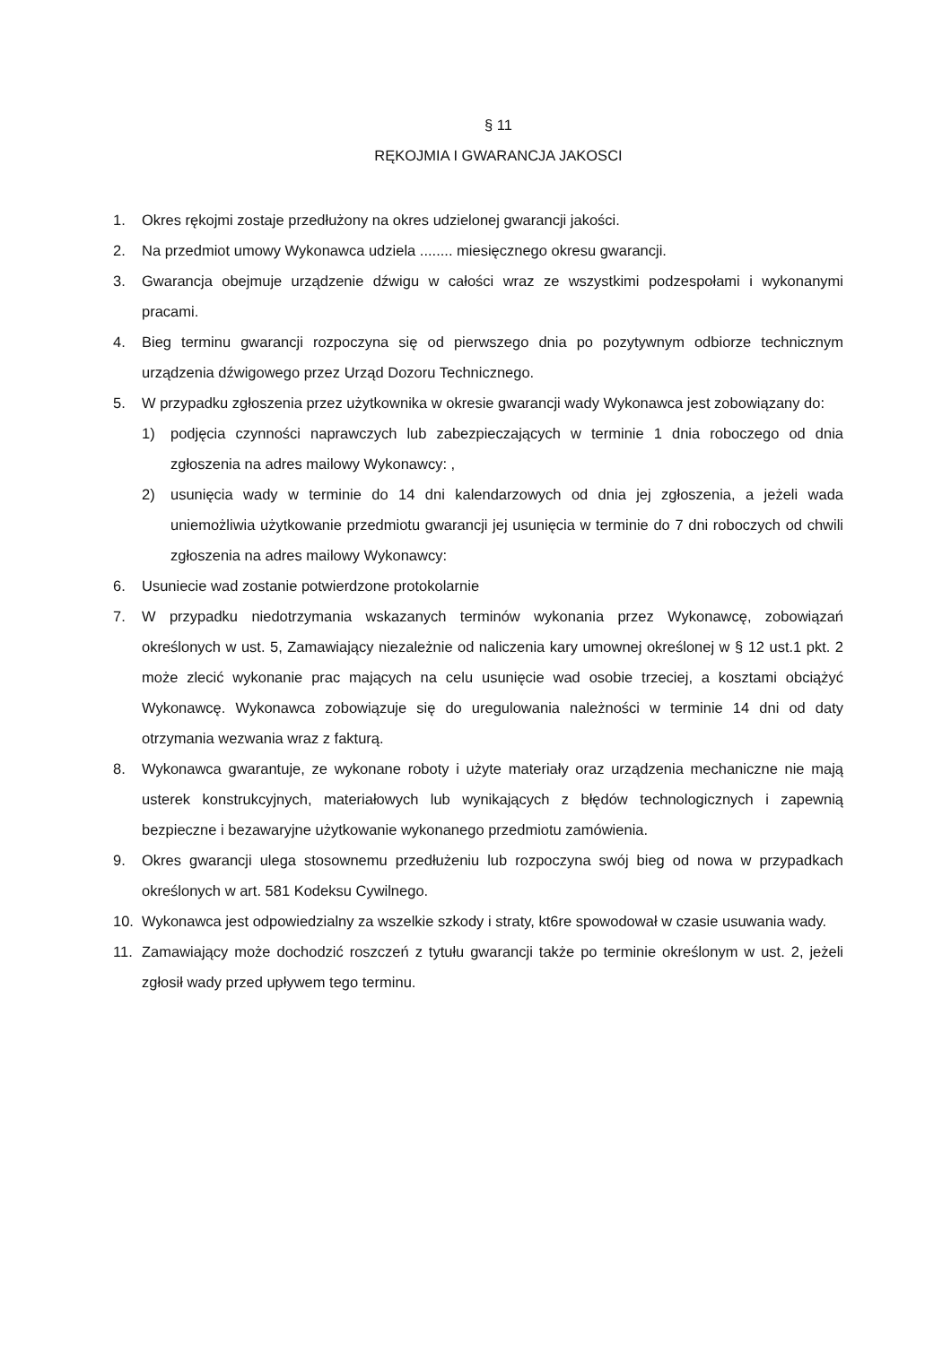§ 11
RĘKOJMIA I GWARANCJA JAKOSCI
1. Okres rękojmi zostaje przedłużony na okres udzielonej gwarancji jakości.
2. Na przedmiot umowy Wykonawca udziela ........ miesięcznego okresu gwarancji.
3. Gwarancja obejmuje urządzenie dźwigu w całości wraz ze wszystkimi podzespołami i wykonanymi pracami.
4. Bieg terminu gwarancji rozpoczyna się od pierwszego dnia po pozytywnym odbiorze technicznym urządzenia dźwigowego przez Urząd Dozoru Technicznego.
5. W przypadku zgłoszenia przez użytkownika w okresie gwarancji wady Wykonawca jest zobowiązany do:
1) podjęcia czynności naprawczych lub zabezpieczających w terminie 1 dnia roboczego od dnia zgłoszenia na adres mailowy Wykonawcy: ,
2) usunięcia wady w terminie do 14 dni kalendarzowych od dnia jej zgłoszenia, a jeżeli wada uniemożliwia użytkowanie przedmiotu gwarancji jej usunięcia w terminie do 7 dni roboczych od chwili zgłoszenia na adres mailowy Wykonawcy:
6. Usuniecie wad zostanie potwierdzone protokolarnie
7. W przypadku niedotrzymania wskazanych terminów wykonania przez Wykonawcę, zobowiązań określonych w ust. 5, Zamawiający niezależnie od naliczenia kary umownej określonej w § 12 ust.1 pkt. 2 może zlecić wykonanie prac mających na celu usunięcie wad osobie trzeciej, a kosztami obciążyć Wykonawcę. Wykonawca zobowiązuje się do uregulowania należności w terminie 14 dni od daty otrzymania wezwania wraz z fakturą.
8. Wykonawca gwarantuje, ze wykonane roboty i użyte materiały oraz urządzenia mechaniczne nie mają usterek konstrukcyjnych, materiałowych lub wynikających z błędów technologicznych i zapewnią bezpieczne i bezawaryjne użytkowanie wykonanego przedmiotu zamówienia.
9. Okres gwarancji ulega stosownemu przedłużeniu lub rozpoczyna swój bieg od nowa w przypadkach określonych w art. 581 Kodeksu Cywilnego.
10. Wykonawca jest odpowiedzialny za wszelkie szkody i straty, kt6re spowodował w czasie usuwania wady.
11. Zamawiający może dochodzić roszczeń z tytułu gwarancji także po terminie określonym w ust. 2, jeżeli zgłosił wady przed upływem tego terminu.